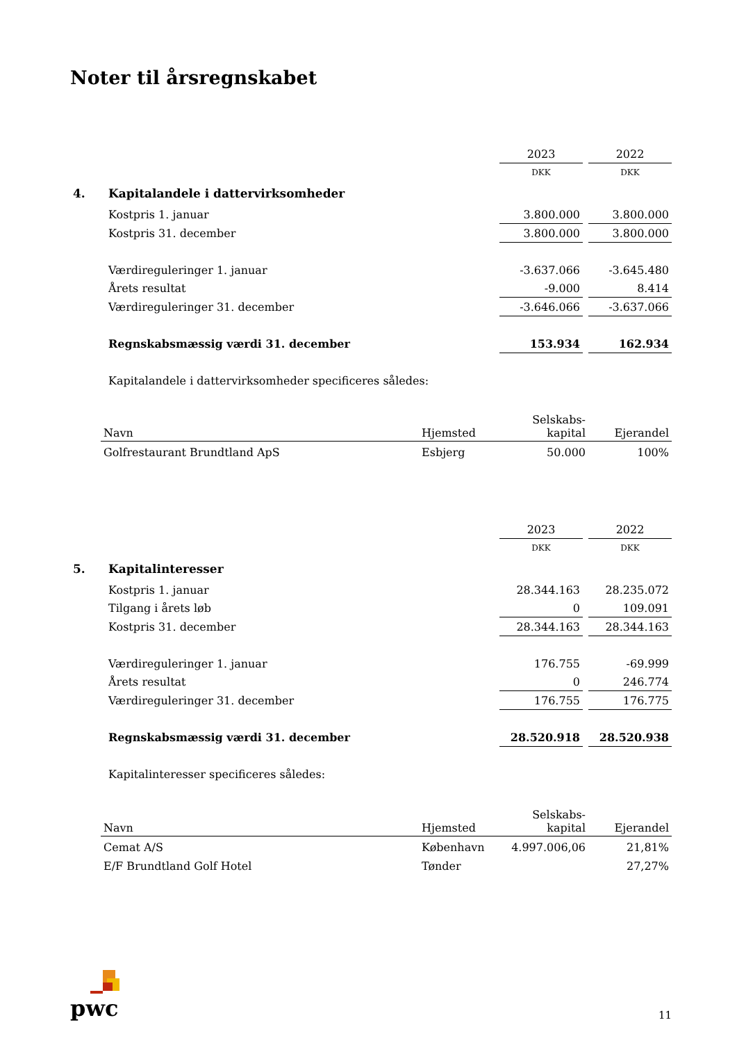Noter til årsregnskabet
| | | 2023 | | 2022 |
| | | DKK | | DKK |
| 4. | Kapitalandele i dattervirksomheder | | | |
| | Kostpris 1. januar | 3.800.000 | | 3.800.000 |
| | Kostpris 31. december | 3.800.000 | | 3.800.000 |
| | Værdireguleringer 1. januar | -3.637.066 | | -3.645.480 |
| | Årets resultat | -9.000 | | 8.414 |
| | Værdireguleringer 31. december | -3.646.066 | | -3.637.066 |
| | Regnskabsmæssig værdi 31. december | 153.934 | | 162.934 |
| | Kapitalandele i dattervirksomheder specificeres således: | | | |
| Navn | Hjemsted | Selskabs- kapital | Ejerandel |
| --- | --- | --- | --- |
| Golfrestaurant Brundtland ApS | Esbjerg | 50.000 | 100% |
| | | 2023 | | 2022 |
| | | DKK | | DKK |
| 5. | Kapitalinteresser | | | |
| | Kostpris 1. januar | 28.344.163 | | 28.235.072 |
| | Tilgang i årets løb | 0 | | 109.091 |
| | Kostpris 31. december | 28.344.163 | | 28.344.163 |
| | Værdireguleringer 1. januar | 176.755 | | -69.999 |
| | Årets resultat | 0 | | 246.774 |
| | Værdireguleringer 31. december | 176.755 | | 176.775 |
| | Regnskabsmæssig værdi 31. december | 28.520.918 | | 28.520.938 |
| | Kapitalinteresser specificeres således: | | | |
| Navn | Hjemsted | Selskabs- kapital | Ejerandel |
| --- | --- | --- | --- |
| Cemat A/S | København | 4.997.006,06 | 21,81% |
| E/F Brundtland Golf Hotel | Tønder | | 27,27% |
pwc
11